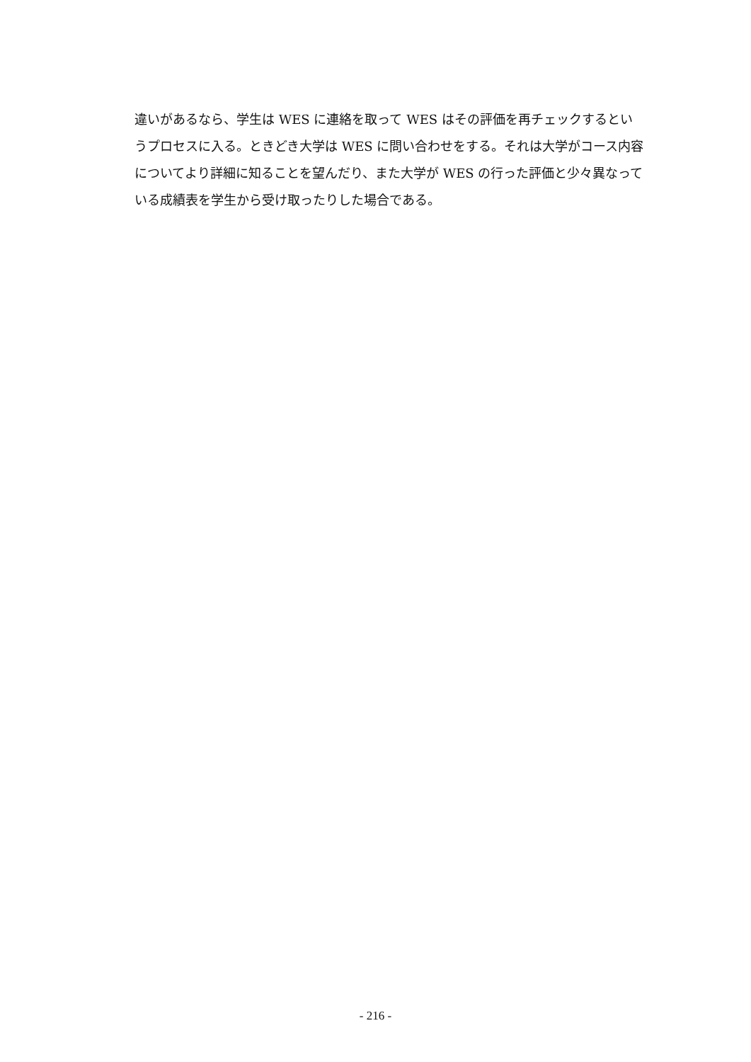違いがあるなら、学生は WES に連絡を取って WES はその評価を再チェックするというプロセスに入る。ときどき大学は WES に問い合わせをする。それは大学がコース内容についてより詳細に知ることを望んだり、また大学が WES の行った評価と少々異なっている成績表を学生から受け取ったりした場合である。
- 216 -